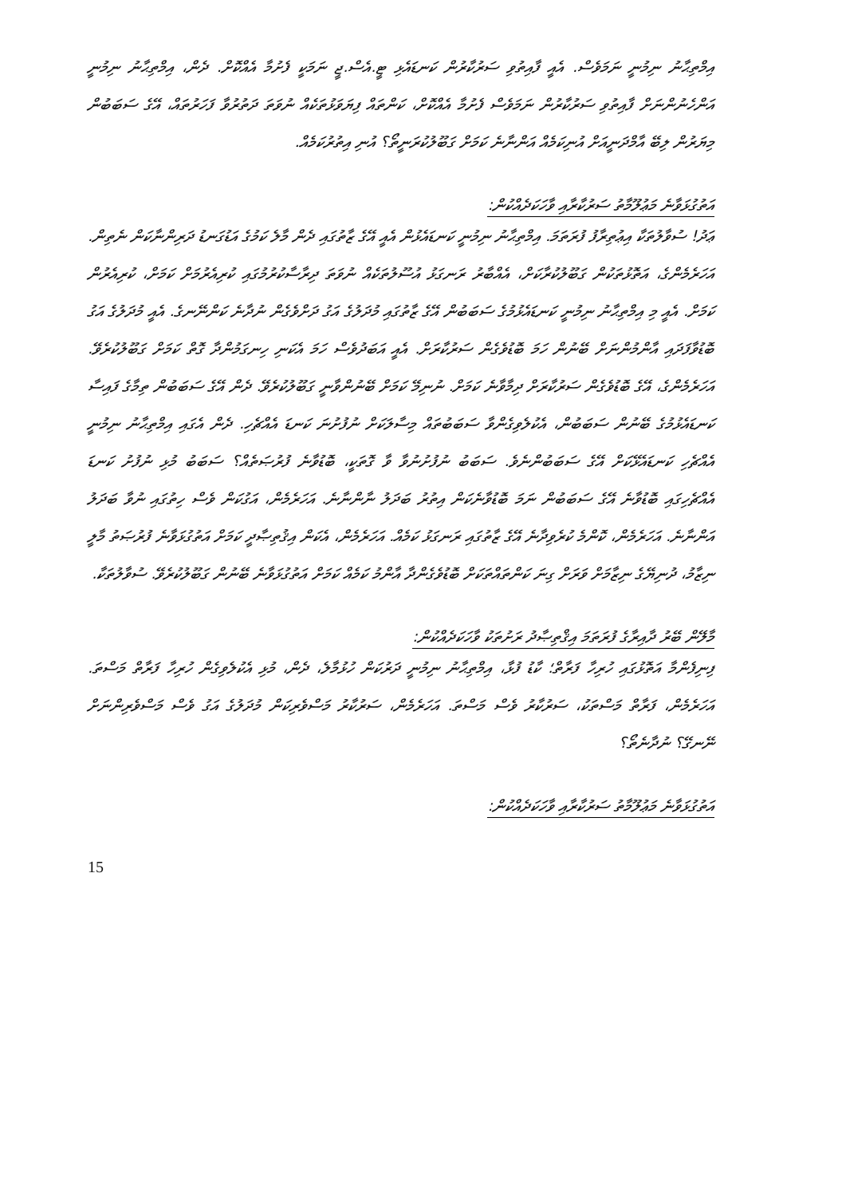އިމްތިޙާނު ނިމުނީ ނަމަވެސް. އެއީ ފާއިތުވި ސަރުކާރުން ކަނޑައެޅި ޓީ.އެސް.ޖީ ނަމަކީ ފެށުމާ އެއްކޮށް. ދެން، އިމްތިޙާނު ނިމުނީ އަންހެނުންނަށް ފާއިތުވި ސަރުކާރުން ނަމަވެސް ފެށުމާ އެއްކޮށް، ކަންތައް ފިޔަވަޅުތަކެއް ނުވަތަ ދަތުރުވާ ފަހަރުތައް، އޭގެ ސަބަބުން މިޔަރުން ލިބޭ އާމްދަނީއަށް އުނިކަމެއް އަންނާނެ ކަމަށް ގަބޫލުކުރަނީތޯ؟ އުނި އިތުރުކަމެއް.
އަތުގުޅަވާނެ މަޢުލޫމާތު ސަރުކާރާއި ވާހަކަދެއްކުން:
ޢަދު! ސުވާލުތަކާ އިޢުތިރާފު ފުރަތަމަ. އިމްތިޙާނު ނިމުނީ ކަނޑައެޅުން އެއީ އޭގެ ޒާތުގައި ދެން މާލެ ކަމުގެ އަޑުގަނޑު ދަރިންނާކަން ނެތިން. އަހަރެމެންގެ، އަތޮޅުތަކުން ގަބޫލުކުރާކަށް، އެއްބާރު ރަނގަޅު އުސޫލުތަކެއް ނުވަތަ ދިރާސާކުރުމުގައި ކުރިއެރުމަށް ކަމަށް، ކުރިއެރުން ކަމަށް. އެއީ މި އިމްތިޙާނު ނިމުނީ ކަނޑައެޅުމުގެ ސަބަބުން އޭގެ ޒާތުގައި މުދަލުގެ އަގު ދަށްވެގެން ނުދާނެ ކަންނޭނގެ. އެއީ މުދަލުގެ އަގު ބޮޑުވާފަދައި އާންމުންނަށް ބޭނުން ހަމަ ބޮޑުވެގެން ސަރުކާރަށް. އެއީ އަބަދުވެސް ހަމަ އެކަނި ހިނގަމުންދާ ގޮތް ކަމަށް ގަބޫލުކުރެވޭ. އަހަރެމެންގެ، އޭގެ ބޮޑުވެގެން ސަރުކާރަށް ދިމާވާނެ ކަމަށް. ނުނިމޭ ކަމަށް ބޭނުންވާނީ ގަބޫލުކުރެވޭ. ދެން އޭގެ ސަބަބުން ތިމާގެ ފައިސާ ކަނޑައެޅުމުގެ ބޭނުން ސަބަބުން، އެކުލެވިގެންވާ ސަބަބުތައް މިސާލަކަށް ނުފުށުނަ ކަނޑަ އެއްޗެހި. ދެން އެގައި އިމްތިޙާނު ނިމުނީ އެއްޗެހި ކަނޑައެޅޭކަށް އޭގެ ސަބަބުންނެވެ. ސަބަބު ނުފުށުނުވާ ވާ ގޮތަކީ، ބޮޑުވާނެ ފުރުޞަތެއް؟ ސަބަބު މުޅި ނުފުށު ކަނޑަ އެއްޗެހިގައި ބޮޑުވާނެ އޭގެ ސަބަބުން ނަމަ ބޮޑުވާނެކަން އިތުރު ބަދަލު ނާންނާނެ. އަހަރެމެން، އަގުކަން ވެސް ހިތުގައި ނުވާ ބަދަލު އަންނާނެ. އަހަރެމެން، ކޮންމެ ކުރެވިދާނެ އޭގެ ޒާތުގައި ރަނގަޅު ކަމެއް. އަހަރެމެން، އެކަން އިޤުތިޞާދީ ކަމަށް އަތުގުޅަވާނެ ފުރުޞަތު މާލީ ނިޒާމު، ދުނިޔޭގެ ނިޒާމަށް ވަރަށް ގިނަ ކަންތައްތަކަށް ބޮޑުވެގެންދާ އާންމު ކަމެއް ކަމަށް އަތުގުޅަވާނެ ބޭނުން ގަބޫލުކުރެވޭ. ސުވާލުތަކާ.
މާލޭން ބޭރު ދާއިރާގެ ފުރަތަމަ އިޤްތިޞާދު ރަށުތަކު ވާހަކަދެއްކުން:
ފިނިފެންމާ އަތޮޅުގައި ހުރިހާ ފަރާތް؛ ކާޑު ފުޅާ، އިމްތިޙާނު ނިމުނީ ދަރުކަން ހުޅުމާލެ، ދެން، މުޅި އެކުލެވިގެން ހުރިހާ ފަރާތް މަސްތަ. އަހަރެމެން، ފަރާތް މަސްތަކު، ސަރުކާރު ވެސް މަސްތަ. އަހަރެމެން، ސަރުކާރު މަސްވެރިކަން މުދަލުގެ އަގު ވެސް މަސްވެރިންނަށް ނޭނގޭ؟ ނުދާނެތޯ؟
އަތުގުޅަވާނެ މަޢުލޫމާތު ސަރުކާރާއި ވާހަކަދެއްކުން:
15